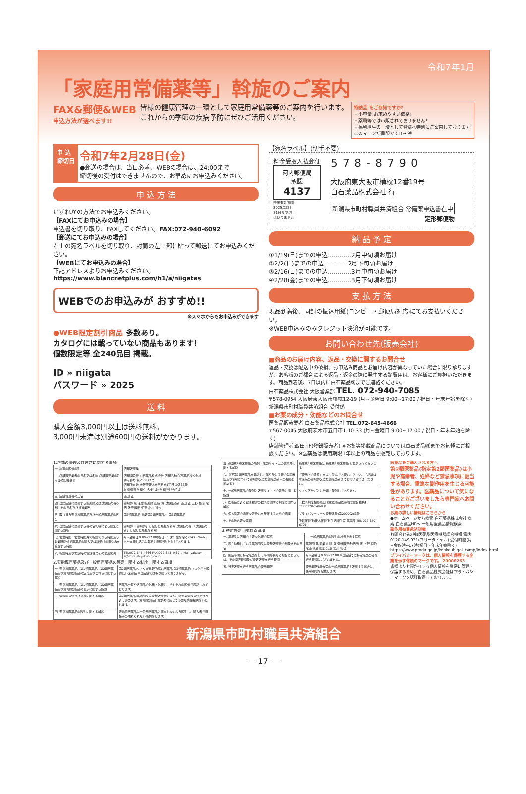令和7年1月
「家庭用常備薬等」斡旋のご案内
FAX&郵便&WEB
申込方法が選べます!!
皆様の健康管理の一環として家庭用常備薬等のご案内を行います。
これからの季節の疾病予防にぜひご活用ください。
特納品 をご存知ですか?
・小容量!お求めやすい価格!
・薬局等では市販されておりません!
・福利厚生の一環として皆様へ特別にご案内しております!
このマークが目印です!!→ 特
申 込
締切日
令和7年2月28日(金)
●郵送の場合は、当日必着、WEBの場合は、24:00まで
締切後の受付はできませんので、お早めにお申込みください。
申 込 方 法
いずれかの方法でお申込みください。
【FAXにてお申込みの場合】
申込書を切り取り、FAXしてください。FAX:072-940-6092
【郵送にてお申込みの場合】
右上の宛名ラベルを切り取り、封筒の左上部に貼って郵送にてお申込みください。
【WEBにてお申込みの場合】
下記アドレスよりお申込みください。
https://www.blancnetplus.com/h1/a/niigatas
WEBでのお申込みが おすすめ!!
※スマホからもお申込みができます
●WEB限定割引商品 多数あり。
カタログには載っていない商品もあります!
個数限定等 全240品目 掲載。
ID » niigata
パスワード » 2025
送 料
購入金額3,000円以上は送料無料。
3,000円未満は別途600円の送料がかかります。
【宛名ラベル】(切手不要)
料金受取人払郵便
河内郵便局
承認
4137
差出有効期間
2025年3月
31日まで切手
はいりません
578-8790
大阪府東大阪市横枕12番19号
白石薬品株式会社 行
新潟県市町村職員共済組合 常備薬申込書在中
定形郵便物
納 品 予 定
①1/19(日)までの申込…………2月中旬頃お届け
②2/2(日)までの申込…………2月下旬頃お届け
③2/16(日)までの申込…………3月中旬頃お届け
④2/28(金)までの申込…………3月下旬頃お届け
支 払 方 法
現品到着後、同封の振込用紙(コンビニ・郵便局対応)にてお支払いください。
※WEB申込みのみクレジット決済が可能です。
お問い合わせ先(販売会社)
■商品のお届け内容、返品・交換に関するお問合せ
返品・交換は配送中の破損、お申込み商品とお届け内容が異なっていた場合に限り承りますが、お客様のご都合による返品・返金の際に発生する諸費用は、お客様にご負担いただきます。商品到着後、7日以内に白石薬品㈱までご連絡ください。
白石薬品株式会社 大阪営業部 TEL. 072-940-7085
〒578-0954 大阪府東大阪市横枕12-19 (月~金曜日 9:00~17:00 / 祝日・年末年始を除く)
新潟県市町村職員共済組合 受付係
■お薬の成分・効能などのお問合せ
医薬品販売業者 白石薬品株式会社 TEL.072-645-4666
〒567-0005 大阪府茨木市五日市1-10-33 (月~金曜日 9:00~17:00 / 祝日・年末年始を除く)
店舗管理者:西田 正(登録販売者) ※お薬等掲載商品については白石薬品㈱までお気軽にご相談ください。※医薬品は使用期限1年以上の商品を販売しております。
1.店舗の管理及び運営に関する事項
| 一. 許可の区分の別 | 店舗販売業 |
| 二. 店舗販売業者の氏名又は名称 店舗販売業の許可証の記載事項 | 店舗開設者:白石薬品株式会社 店舗名称:白石薬品株式会社 許可番号:第V00877号 店舗所在地:大阪府茨木市五日市1丁目10番33号 有効期間:令和2年4月8日~令和8年4月7日 |
| 三. 店舗管理者の氏名 | 西田 正 |
| 四. 当該店舗に勤務する薬剤師又は登録販売者の別、その氏名及び担当業務 | 薬剤師:黒 涼業 薬剤師:山脇 貢 登録販売者:西田 正 上野 恒治 尾西 敦至 服部 知恵 北川 智也 |
| 五. 取り扱う要指導医薬品及び一般用医薬品の区分 | 第2類医薬品(指定第2類医薬品)、第3類医薬品 |
| 六. 当該店舗に勤務する者の名札等による区別に関する説明 | 薬剤師:「薬剤師」と記した名札を着用 登録販売者:「登録販売者」と記した名札を着用 |
| 七. 営業時間、営業時間外で相談できる時間及び営業時間外で医薬品の購入又は譲受けの申込みを受理する時間 | 月~金曜日 9:00~17:00(祝日・年末年始を除く) FAX・Web・メール申し込みは毎日24時間受け付けております。 |
| 八. 相談時及び緊急時の電話番号その他連絡先 | TEL:072-645-4666 FAX:072-645-4667 e-Mail:yakuten-s@shiraishiyakuhin.co.jp |
2.要指導医薬品及び一般用医薬品の販売に関する制度に関する事項
| 一. 要指導医薬品、第1類医薬品、第2類医薬品及び第3類医薬品の定義及びこれらに関する解説 | 第2類医薬品:リスクが比較的高い医薬品 第3類医薬品:リスクが比較的低い医薬品 ※当店舗では取り扱っておりません。 |
| 二. 要指導医薬品、第1類医薬品、第2類医薬品及び第3類医薬品の表示に関する解説 | 医薬品一覧や各商品の外箱・外装に、それぞれの区分が表記されております。 |
| 三. 情報の提供及び指導に関する解説 | 第2類医薬品:薬剤師又は登録販売者により、必要な情報提供を行うよう努めます。第3類医薬品:お求めに応じて必要な情報提供をいたします。 |
| 四. 要指導医薬品の陳列に関する解説 | 要指導医薬品は一般用医薬品と混在しないよう区別し、購入者が直接手の触れられない陳列をします。 |
| 五. 指定第2類医薬品の陳列・販売サイト上の表示等に関する解説 | 指定第2類医薬品は 指定第2類医薬品 と表示されております。 |
| 六. 指定第2類医薬品を購入し、譲り受ける時の禁忌確認及び使用について薬剤師又は登録販売者への相談を勧める旨 | 「使用上の注意」をよく読んでお使いください。ご相談は本店舗の薬剤師又は登録販売者までお問い合わせください。 |
| 七. 一般用医薬品の陳列と販売サイト上の表示に関する解説 | リスク区分ごとに分類、陳列しております。 |
| 八. 医薬品による健康被害の救済に関する制度に関する解説 | 【救済制度相談窓口:(独)医薬品医療機器総合機構】TEL:0120-149-931 |
| 九. 個人情報の適正な取扱いを確保するための措置 | プライバシーマーク登録番号:第20000263号 |
| 十. その他必要な事項 | 所轄保健所:茨木保健所 生活衛生室 薬事課 TEL 072-620-6706 |
3.特定販売に関わる事項
| 一. 薬局又は店舗の主要な外観の写真 | 二. 一般用医薬品の陳列の状況を示す写真 |
| 三. 現在勤務している薬剤師又は登録販売者の別及びその氏名 | 薬剤師:黒 涼業 山脇 貢 登録販売者:西田 正 上野 恒治 尾西 敦至 服部 知恵 北川 智也 |
| 四. 開店時間と特定販売を行う時間が異なる場合にあっては、その開店時間及び特定販売を行う時間 | 月~金曜日 9:00~17:00 ※当店舗では特定販売のみを行う時間はございません。 |
| 五. 特定販売を行う医薬品の使用期限 | 使用期限1年未満の一般用医薬品を販売する場合は、使用期限を記載します。 |
医薬品をご購入される方へ
第②類医薬品(指定第2類医薬品)は小児や高齢者、妊婦など禁忌事項に該当する場合、重篤な副作用を生じる可能性があります。医薬品について気になることがございましたら専門家へお問い合わせください。
お薬の詳しい情報はこちらから
●ホームページから検索 白石薬品株式会社 検索 白石薬品HPへ 一般用医薬品情報検索
副作用被害救済制度
お問合せ先:(独)医薬品医療機器総合機構 電話 0120-149-931(フリーダイヤル) 受付時間(月~金)9時~17時(祝日・年末年始除く) https://www.pmda.go.jp/kenkouhigai_camp/index.html
プライバシーマークは、個人情報を保護する企業を示す信頼のマークです。 20000263
皆様よりお預かりする個人情報を厳密に管理・保護するため、白石薬品株式会社はプライバシーマークを認証取得しております。
新潟県市町村職員共済組合
― 17 ―